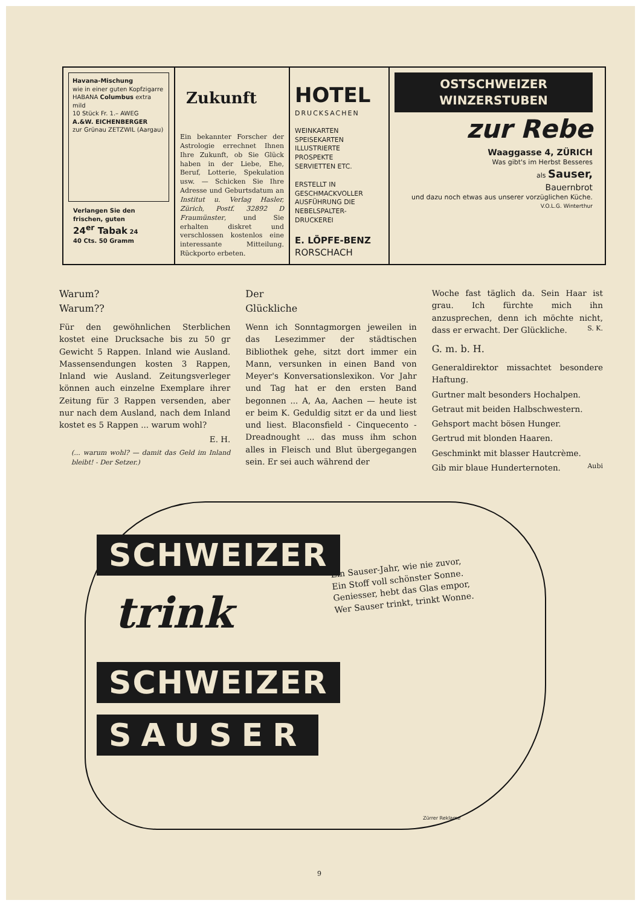Havana-Mischung
wie in einer guten Kopfzigarre
HABANA Columbus extra mild
10 Stück Fr. 1.– AWEG
A.&W. EICHENBERGER
zur Grünau ZETZWIL (Aargau)
Verlangen Sie den frischen, guten
24<sup>er</sup> Tabak 24
40 Cts. 50 Gramm
Zukunft
Ein bekannter Forscher der Astrologie errechnet Ihnen Ihre Zukunft, ob Sie Glück haben in der Liebe, Ehe, Beruf, Lotterie, Spekulation usw. — Schicken Sie Ihre Adresse und Geburtsdatum an Institut u. Verlag Hasler, Zürich, Postf. 32892 D Fraumünster, und Sie erhalten diskret und verschlossen kostenlos eine interessante Mitteilung. Rückporto erbeten.
HOTEL
DRUCKSACHEN
WEINKARTEN
SPEISEKARTEN
ILLUSTRIERTE
PROSPEKTE
SERVIETTEN ETC.
ERSTELLT IN GESCHMACKVOLLER AUSFÜHRUNG DIE NEBELSPALTER-DRUCKEREI
E. LÖPFE-BENZ
RORSCHACH
OSTSCHWEIZER
WINZERSTUBEN
zur Rebe
Waaggasse 4, ZÜRICH
Was gibt's im Herbst Besseres
als Sauser,
Bauernbrot
und dazu noch etwas aus unserer vorzüglichen Küche.
V.O.L.G. Winterthur
Warum?
Warum??
Für den gewöhnlichen Sterblichen kostet eine Drucksache bis zu 50 gr Gewicht 5 Rappen. Inland wie Ausland. Massensendungen kosten 3 Rappen, Inland wie Ausland. Zeitungsverleger können auch einzelne Exemplare ihrer Zeitung für 3 Rappen versenden, aber nur nach dem Ausland, nach dem Inland kostet es 5 Rappen ... warum wohl?
E. H.
(... warum wohl? — damit das Geld im Inland bleibt! - Der Setzer.)
Der
Glückliche
Wenn ich Sonntagmorgen jeweilen in das Lesezimmer der städtischen Bibliothek gehe, sitzt dort immer ein Mann, versunken in einen Band von Meyer's Konversationslexikon. Vor Jahr und Tag hat er den ersten Band begonnen ... A, Aa, Aachen — heute ist er beim K. Geduldig sitzt er da und liest und liest. Blaconsfield - Cinquecento - Dreadnought ... das muss ihm schon alles in Fleisch und Blut übergegangen sein. Er sei auch während der
Woche fast täglich da. Sein Haar ist grau. Ich fürchte mich ihn anzusprechen, denn ich möchte nicht, dass er erwacht. Der Glückliche. S. K.
G. m. b. H.
Generaldirektor missachtet besondere Haftung.
Gurtner malt besonders Hochalpen.
Getraut mit beiden Halbschwestern.
Gehsport macht bösen Hunger.
Gertrud mit blonden Haaren.
Geschminkt mit blasser Hautcrème.
Gib mir blaue Hunderternoten. Aubi
SCHWEIZER
trink
SCHWEIZER
SAUSER
Ein Sauser-Jahr, wie nie zuvor,
Ein Stoff voll schönster Sonne.
Geniesser, hebt das Glas empor,
Wer Sauser trinkt, trinkt Wonne.
Zürrer Reklame
9